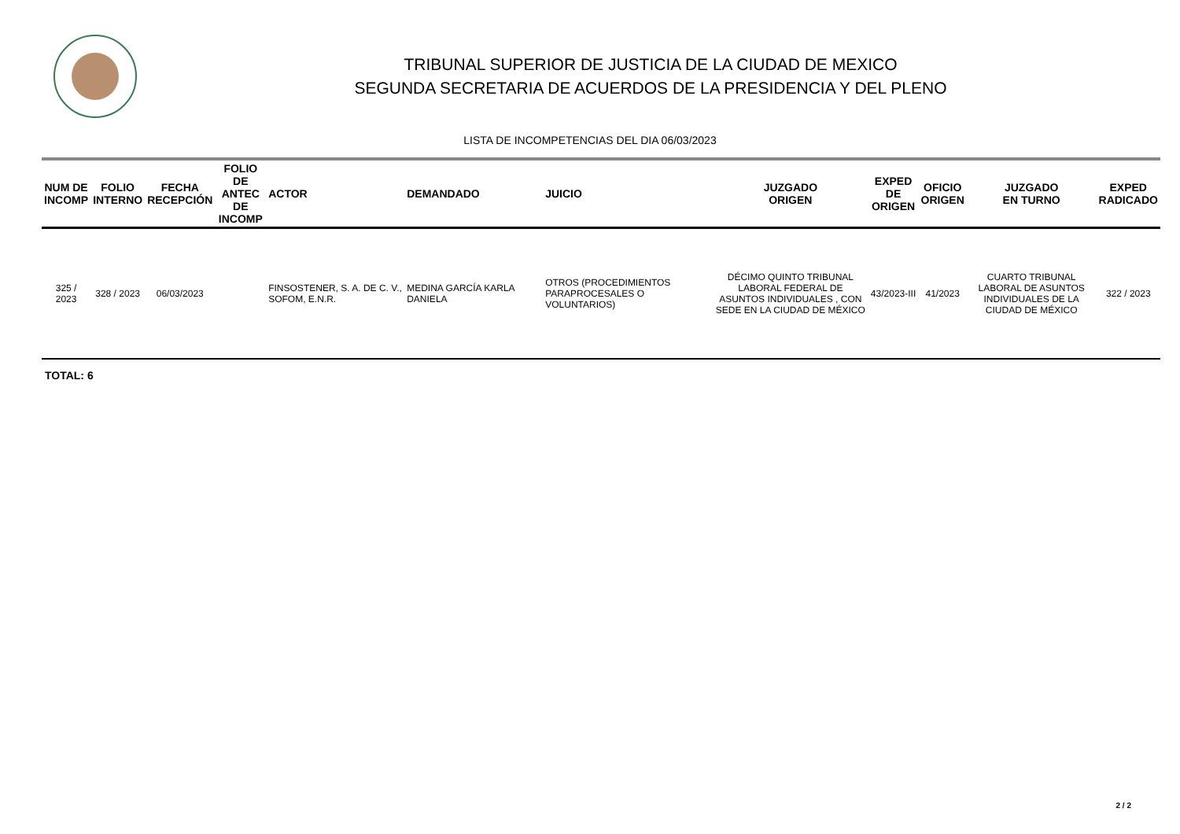TRIBUNAL SUPERIOR DE JUSTICIA DE LA CIUDAD DE MEXICO
SEGUNDA SECRETARIA DE ACUERDOS DE LA PRESIDENCIA Y DEL PLENO
LISTA DE INCOMPETENCIAS DEL DIA 06/03/2023
| NUM DE INCOMP | FOLIO INTERNO | FECHA RECEPCIÓN | FOLIO DE ANTEC DE INCOMP | ACTOR | DEMANDADO | JUICIO | JUZGADO ORIGEN | EXPED DE ORIGEN | OFICIO ORIGEN | JUZGADO EN TURNO | EXPED RADICADO |
| --- | --- | --- | --- | --- | --- | --- | --- | --- | --- | --- | --- |
| 325 / 2023 | 328 / 2023 | 06/03/2023 | | FINSOSTENER, S. A. DE C. V., SOFOM, E.N.R. | MEDINA GARCÍA KARLA DANIELA | OTROS (PROCEDIMIENTOS PARAPROCESALES O VOLUNTARIOS) | DÉCIMO QUINTO TRIBUNAL LABORAL FEDERAL DE ASUNTOS INDIVIDUALES , CON SEDE EN LA CIUDAD DE MÉXICO | 43/2023-III | 41/2023 | CUARTO TRIBUNAL LABORAL DE ASUNTOS INDIVIDUALES DE LA CIUDAD DE MÉXICO | 322 / 2023 |
TOTAL: 6
2 / 2